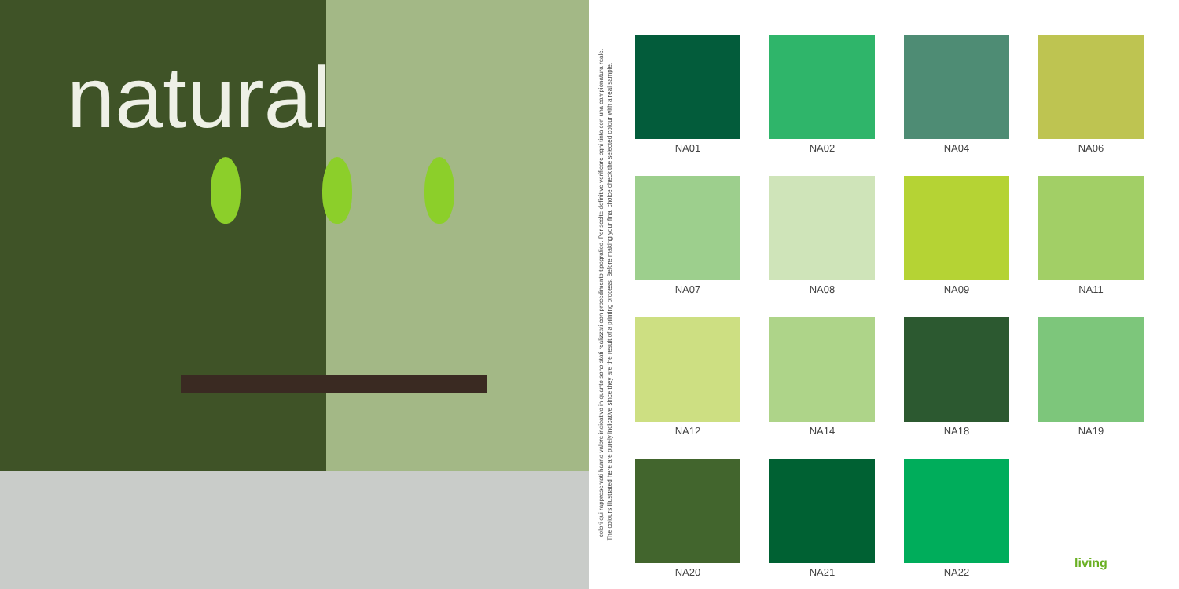natural
I colori qui rappresentati hanno valore indicativo in quanto sono stati realizzati con procedimento tipografico. Per scelte definitive verificare ogni tinta con una campionatura reale.
The colours illustrated here are purely indicative since they are the result of a printing process. Before making your final choice check the selected colour with a real sample.
NA01
NA02
NA04
NA06
NA07
NA08
NA09
NA11
NA12
NA14
NA18
NA19
NA20
NA21
NA22
living